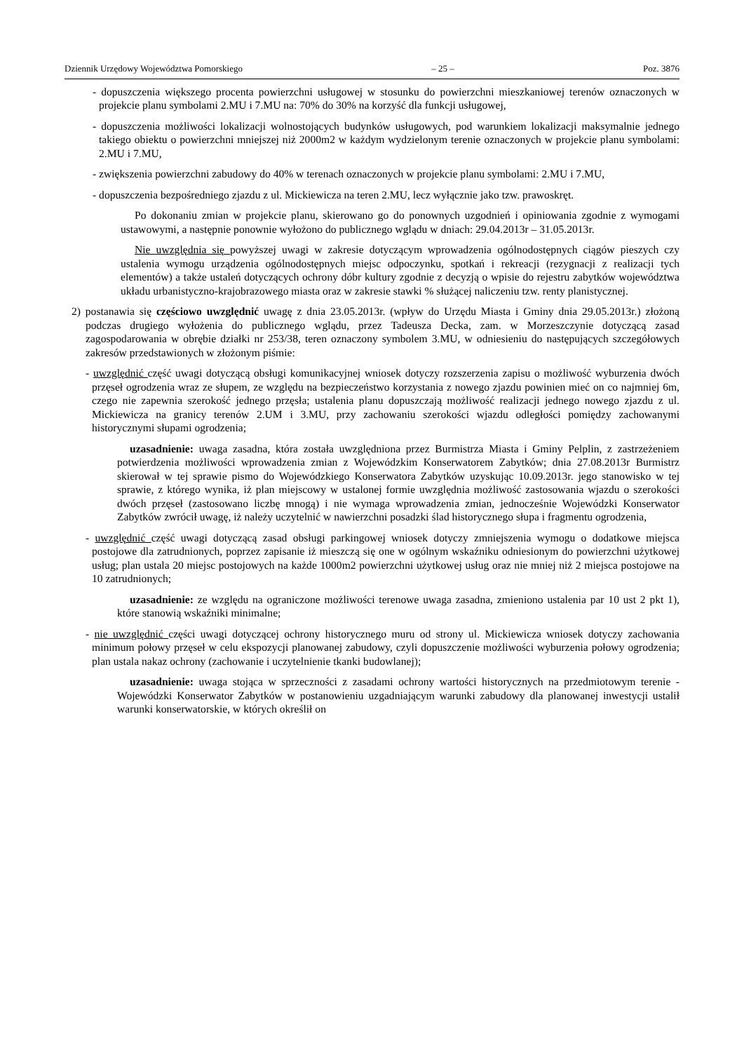Dziennik Urzędowy Województwa Pomorskiego – 25 – Poz. 3876
- dopuszczenia większego procenta powierzchni usługowej w stosunku do powierzchni mieszkaniowej terenów oznaczonych w projekcie planu symbolami 2.MU i 7.MU na: 70% do 30% na korzyść dla funkcji usługowej,
- dopuszczenia możliwości lokalizacji wolnostojących budynków usługowych, pod warunkiem lokalizacji maksymalnie jednego takiego obiektu o powierzchni mniejszej niż 2000m2 w każdym wydzielonym terenie oznaczonych w projekcie planu symbolami: 2.MU i 7.MU,
- zwiększenia powierzchni zabudowy do 40% w terenach oznaczonych w projekcie planu symbolami: 2.MU i 7.MU,
- dopuszczenia bezpośredniego zjazdu z ul. Mickiewicza na teren 2.MU, lecz wyłącznie jako tzw. prawoskręt.
Po dokonaniu zmian w projekcie planu, skierowano go do ponownych uzgodnień i opiniowania zgodnie z wymogami ustawowymi, a następnie ponownie wyłożono do publicznego wglądu w dniach: 29.04.2013r – 31.05.2013r.
Nie uwzględnia się powyższej uwagi w zakresie dotyczącym wprowadzenia ogólnodostępnych ciągów pieszych czy ustalenia wymogu urządzenia ogólnodostępnych miejsc odpoczynku, spotkań i rekreacji (rezygnacji z realizacji tych elementów) a także ustaleń dotyczących ochrony dóbr kultury zgodnie z decyzją o wpisie do rejestru zabytków województwa układu urbanistyczno-krajobrazowego miasta oraz w zakresie stawki % służącej naliczeniu tzw. renty planistycznej.
2) postanawia się częściowo uwzględnić uwagę z dnia 23.05.2013r. (wpływ do Urzędu Miasta i Gminy dnia 29.05.2013r.) złożoną podczas drugiego wyłożenia do publicznego wglądu, przez Tadeusza Decka, zam. w Morzeszczynie dotyczącą zasad zagospodarowania w obrębie działki nr 253/38, teren oznaczony symbolem 3.MU, w odniesieniu do następujących szczegółowych zakresów przedstawionych w złożonym piśmie:
- uwzględnić część uwagi dotyczącą obsługi komunikacyjnej wniosek dotyczy rozszerzenia zapisu o możliwość wyburzenia dwóch przęseł ogrodzenia wraz ze słupem, ze względu na bezpieczeństwo korzystania z nowego zjazdu powinien mieć on co najmniej 6m, czego nie zapewnia szerokość jednego przęsła; ustalenia planu dopuszczają możliwość realizacji jednego nowego zjazdu z ul. Mickiewicza na granicy terenów 2.UM i 3.MU, przy zachowaniu szerokości wjazdu odległości pomiędzy zachowanymi historycznymi słupami ogrodzenia;
uzasadnienie: uwaga zasadna, która została uwzględniona przez Burmistrza Miasta i Gminy Pelplin, z zastrzeżeniem potwierdzenia możliwości wprowadzenia zmian z Wojewódzkim Konserwatorem Zabytków; dnia 27.08.2013r Burmistrz skierował w tej sprawie pismo do Wojewódzkiego Konserwatora Zabytków uzyskując 10.09.2013r. jego stanowisko w tej sprawie, z którego wynika, iż plan miejscowy w ustalonej formie uwzględnia możliwość zastosowania wjazdu o szerokości dwóch przęseł (zastosowano liczbę mnogą) i nie wymaga wprowadzenia zmian, jednocześnie Wojewódzki Konserwator Zabytków zwrócił uwagę, iż należy uczytelnić w nawierzchni posadzki ślad historycznego słupa i fragmentu ogrodzenia,
- uwzględnić część uwagi dotyczącą zasad obsługi parkingowej wniosek dotyczy zmniejszenia wymogu o dodatkowe miejsca postojowe dla zatrudnionych, poprzez zapisanie iż mieszczą się one w ogólnym wskaźniku odniesionym do powierzchni użytkowej usług; plan ustala 20 miejsc postojowych na każde 1000m2 powierzchni użytkowej usług oraz nie mniej niż 2 miejsca postojowe na 10 zatrudnionych;
uzasadnienie: ze względu na ograniczone możliwości terenowe uwaga zasadna, zmieniono ustalenia par 10 ust 2 pkt 1), które stanowią wskaźniki minimalne;
- nie uwzględnić części uwagi dotyczącej ochrony historycznego muru od strony ul. Mickiewicza wniosek dotyczy zachowania minimum połowy przęseł w celu ekspozycji planowanej zabudowy, czyli dopuszczenie możliwości wyburzenia połowy ogrodzenia; plan ustala nakaz ochrony (zachowanie i uczytelnienie tkanki budowlanej);
uzasadnienie: uwaga stojąca w sprzeczności z zasadami ochrony wartości historycznych na przedmiotowym terenie - Wojewódzki Konserwator Zabytków w postanowieniu uzgadniającym warunki zabudowy dla planowanej inwestycji ustalił warunki konserwatorskie, w których określił on